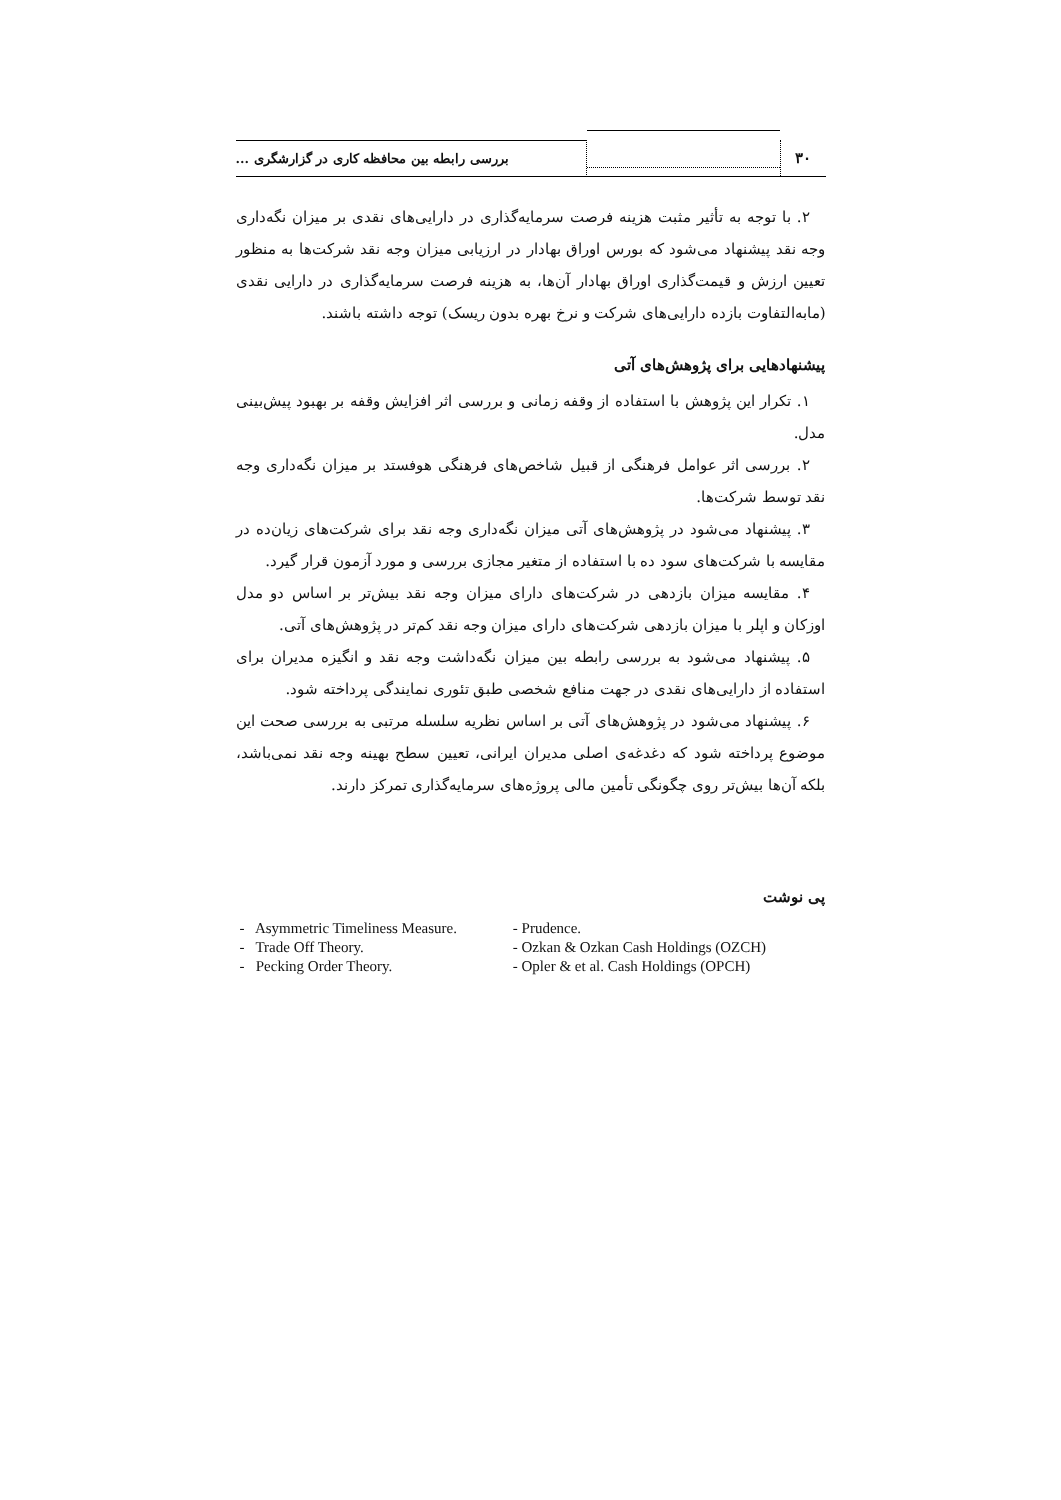۳۰
بررسی رابطه بین محافظه کاری در گزارشگری ...
۲. با توجه به تأثیر مثبت هزینه فرصت سرمایه‌گذاری در دارایی‌های نقدی بر میزان نگه‌داری وجه نقد پیشنهاد می‌شود که بورس اوراق بهادار در ارزیابی میزان وجه نقد شرکت‌ها به منظور تعیین ارزش و قیمت‌گذاری اوراق بهادار آن‌ها، به هزینه فرصت سرمایه‌گذاری در دارایی نقدی (مابه‌التفاوت بازده دارایی‌های شرکت و نرخ بهره بدون ریسک) توجه داشته باشند.
پیشنهادهایی برای پژوهش‌های آتی
۱. تکرار این پژوهش با استفاده از وقفه زمانی و بررسی اثر افزایش وقفه بر بهبود پیش‌بینی مدل.
۲. بررسی اثر عوامل فرهنگی از قبیل شاخص‌های فرهنگی هوفستد بر میزان نگه‌داری وجه نقد توسط شرکت‌ها.
۳. پیشنهاد می‌شود در پژوهش‌های آتی میزان نگه‌داری وجه نقد برای شرکت‌های زیان‌ده در مقایسه با شرکت‌های سود ده با استفاده از متغیر مجازی بررسی و مورد آزمون قرار گیرد.
۴. مقایسه میزان بازدهی در شرکت‌های دارای میزان وجه نقد بیش‌تر بر اساس دو مدل اوزکان و اپلر با میزان بازدهی شرکت‌های دارای میزان وجه نقد کم‌تر در پژوهش‌های آتی.
۵. پیشنهاد می‌شود به بررسی رابطه بین میزان نگه‌داشت وجه نقد و انگیزه مدیران برای استفاده از دارایی‌های نقدی در جهت منافع شخصی طبق تئوری نمایندگی پرداخته شود.
۶. پیشنهاد می‌شود در پژوهش‌های آتی بر اساس نظریه سلسله مرتبی به بررسی صحت این موضوع پرداخته شود که دغدغه‌ی اصلی مدیران ایرانی، تعیین سطح بهینه وجه نقد نمی‌باشد، بلکه آن‌ها بیش‌تر روی چگونگی تأمین مالی پروژه‌های سرمایه‌گذاری تمرکز دارند.
پی نوشت
| - Asymmetric Timeliness Measure. | - Prudence. |
| - Trade Off Theory. | - Ozkan & Ozkan Cash Holdings (OZCH) |
| - Pecking Order Theory. | - Opler & et al. Cash Holdings (OPCH) |